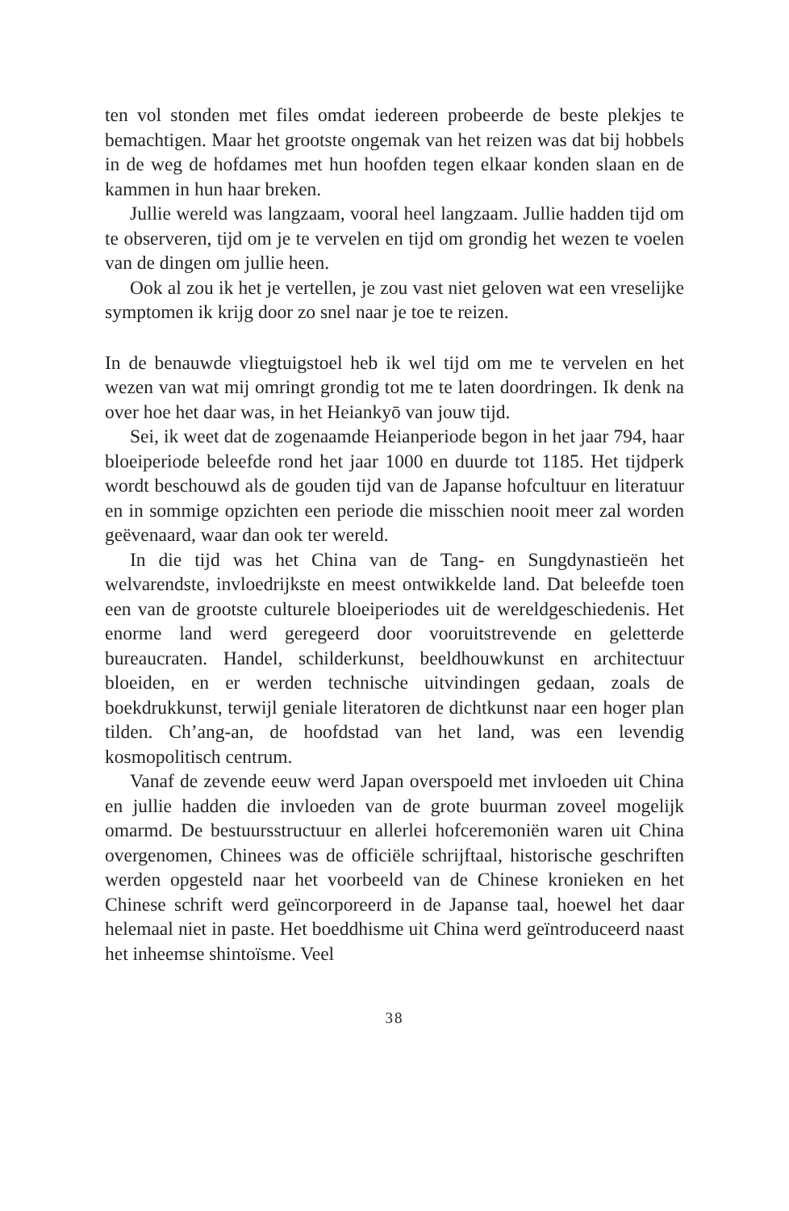ten vol stonden met files omdat iedereen probeerde de beste plekjes te bemachtigen. Maar het grootste ongemak van het reizen was dat bij hobbels in de weg de hofdames met hun hoofden tegen elkaar konden slaan en de kammen in hun haar breken.
Jullie wereld was langzaam, vooral heel langzaam. Jullie hadden tijd om te observeren, tijd om je te vervelen en tijd om grondig het wezen te voelen van de dingen om jullie heen.
Ook al zou ik het je vertellen, je zou vast niet geloven wat een vreselijke symptomen ik krijg door zo snel naar je toe te reizen.
In de benauwde vliegtuigstoel heb ik wel tijd om me te vervelen en het wezen van wat mij omringt grondig tot me te laten doordringen. Ik denk na over hoe het daar was, in het Heiankyō van jouw tijd.
Sei, ik weet dat de zogenaamde Heianperiode begon in het jaar 794, haar bloeiperiode beleefde rond het jaar 1000 en duurde tot 1185. Het tijdperk wordt beschouwd als de gouden tijd van de Japanse hofcultuur en literatuur en in sommige opzichten een periode die misschien nooit meer zal worden geëvenaard, waar dan ook ter wereld.
In die tijd was het China van de Tang- en Sungdynastieën het welvarendste, invloedrijkste en meest ontwikkelde land. Dat beleefde toen een van de grootste culturele bloeiperiodes uit de wereldgeschiedenis. Het enorme land werd geregeerd door vooruitstrevende en geletterde bureaucraten. Handel, schilderkunst, beeldhouwkunst en architectuur bloeiden, en er werden technische uitvindingen gedaan, zoals de boekdrukkunst, terwijl geniale literatoren de dichtkunst naar een hoger plan tilden. Ch’ang-an, de hoofdstad van het land, was een levendig kosmopolitisch centrum.
Vanaf de zevende eeuw werd Japan overspoeld met invloeden uit China en jullie hadden die invloeden van de grote buurman zoveel mogelijk omarmd. De bestuursstructuur en allerlei hofceremoniën waren uit China overgenomen, Chinees was de officiële schrijftaal, historische geschriften werden opgesteld naar het voorbeeld van de Chinese kronieken en het Chinese schrift werd geïncorporeerd in de Japanse taal, hoewel het daar helemaal niet in paste. Het boeddhisme uit China werd geïntroduceerd naast het inheemse shintoïsme. Veel
38